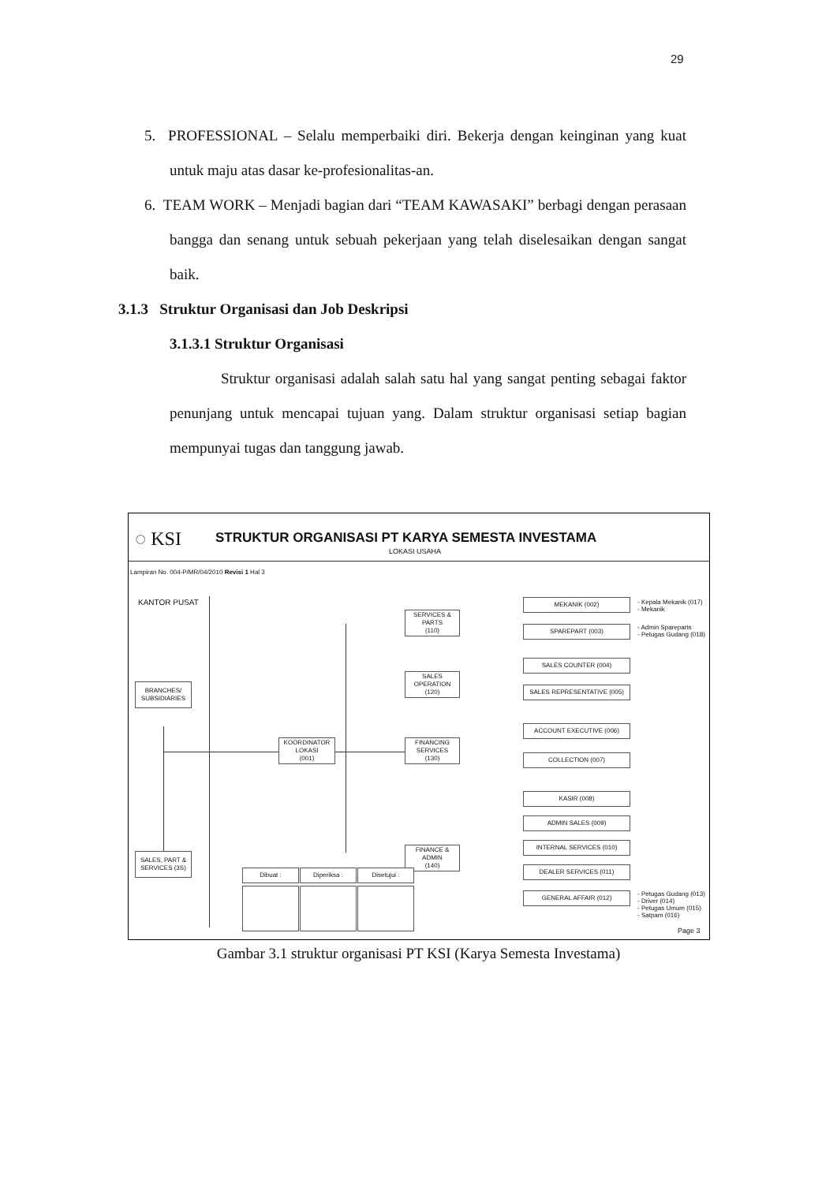29
5. PROFESSIONAL – Selalu memperbaiki diri. Bekerja dengan keinginan yang kuat untuk maju atas dasar ke-profesionalitas-an.
6. TEAM WORK – Menjadi bagian dari “TEAM KAWASAKI” berbagi dengan perasaan bangga dan senang untuk sebuah pekerjaan yang telah diselesaikan dengan sangat baik.
3.1.3 Struktur Organisasi dan Job Deskripsi
3.1.3.1 Struktur Organisasi
Struktur organisasi adalah salah satu hal yang sangat penting sebagai faktor penunjang untuk mencapai tujuan yang. Dalam struktur organisasi setiap bagian mempunyai tugas dan tanggung jawab.
◌ KSI
STRUKTUR ORGANISASI PT KARYA SEMESTA INVESTAMA
LOKASI USAHA
Lampiran No. 004-P/MR/04/2010 Revisi 1 Hal 3
KANTOR PUSAT
BRANCHES/
SUBSIDIARIES
SALES, PART &
SERVICES (3S)
KOORDINATOR
LOKASI
(001)
SERVICES &
PARTS
(110)
SALES
OPERATION
(120)
FINANCING
SERVICES
(130)
FINANCE &
ADMIN
(140)
MEKANIK (002)
SPAREPART (003)
SALES COUNTER (004)
SALES REPRESENTATIVE (005)
ACCOUNT EXECUTIVE (006)
COLLECTION (007)
KASIR (008)
ADMIN SALES (009)
INTERNAL SERVICES (010)
DEALER SERVICES (011)
GENERAL AFFAIR (012)
- Kepala Mekanik (017)
- Mekanik
- Admin Spareparts
- Petugas Gudang (018)
- Petugas Gudang (013)
- Driver (014)
- Petugas Umum (015)
- Satpam (016)
Dibuat : Diperiksa : Disetujui :
Page 3
Gambar 3.1 struktur organisasi PT KSI (Karya Semesta Investama)